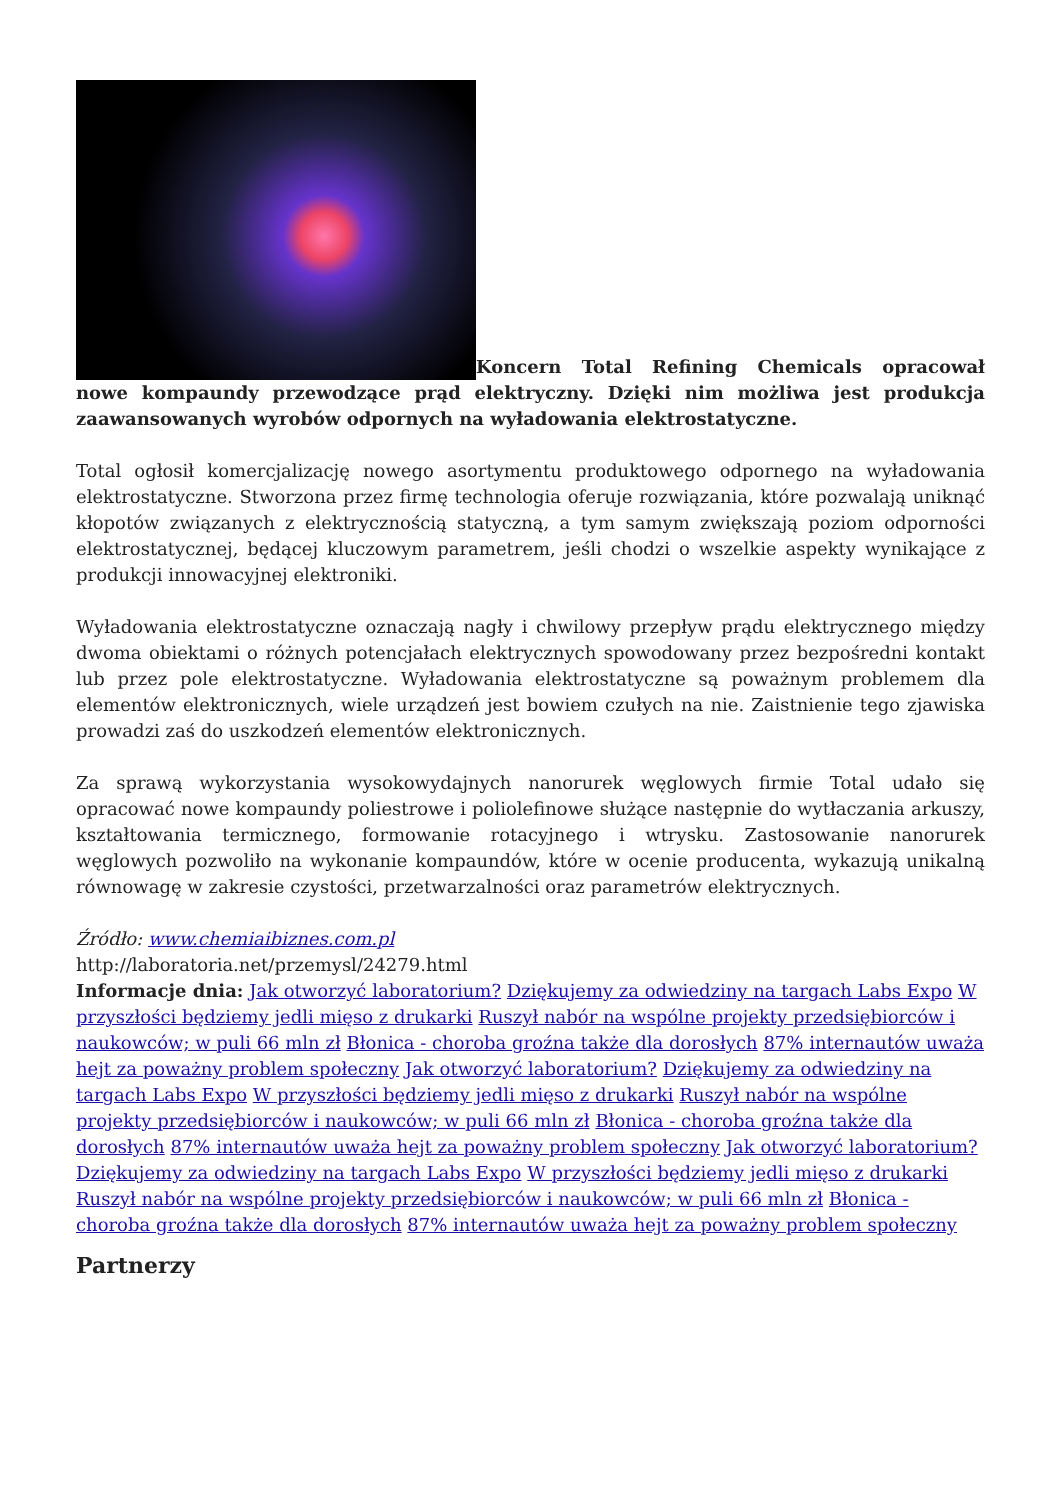Koncern Total Refining Chemicals opracował nowe kompaundy przewodzące prąd elektryczny. Dzięki nim możliwa jest produkcja zaawansowanych wyrobów odpornych na wyładowania elektrostatyczne.
Total ogłosił komercjalizację nowego asortymentu produktowego odpornego na wyładowania elektrostatyczne. Stworzona przez firmę technologia oferuje rozwiązania, które pozwalają uniknąć kłopotów związanych z elektrycznością statyczną, a tym samym zwiększają poziom odporności elektrostatycznej, będącej kluczowym parametrem, jeśli chodzi o wszelkie aspekty wynikające z produkcji innowacyjnej elektroniki.
Wyładowania elektrostatyczne oznaczają nagły i chwilowy przepływ prądu elektrycznego między dwoma obiektami o różnych potencjałach elektrycznych spowodowany przez bezpośredni kontakt lub przez pole elektrostatyczne. Wyładowania elektrostatyczne są poważnym problemem dla elementów elektronicznych, wiele urządzeń jest bowiem czułych na nie. Zaistnienie tego zjawiska prowadzi zaś do uszkodzeń elementów elektronicznych.
Za sprawą wykorzystania wysokowydajnych nanorurek węglowych firmie Total udało się opracować nowe kompaundy poliestrowe i poliolefinowe służące następnie do wytłaczania arkuszy, kształtowania termicznego, formowanie rotacyjnego i wtrysku. Zastosowanie nanorurek węglowych pozwoliło na wykonanie kompaundów, które w ocenie producenta, wykazują unikalną równowagę w zakresie czystości, przetwarzalności oraz parametrów elektrycznych.
Źródło: www.chemiaibiznes.com.pl
http://laboratoria.net/przemysl/24279.html
Informacje dnia: Jak otworzyć laboratorium? Dziękujemy za odwiedziny na targach Labs Expo W przyszłości będziemy jedli mięso z drukarki Ruszył nabór na wspólne projekty przedsiębiorców i naukowców; w puli 66 mln zł Błonica - choroba groźna także dla dorosłych 87% internautów uważa hejt za poważny problem społeczny Jak otworzyć laboratorium? Dziękujemy za odwiedziny na targach Labs Expo W przyszłości będziemy jedli mięso z drukarki Ruszył nabór na wspólne projekty przedsiębiorców i naukowców; w puli 66 mln zł Błonica - choroba groźna także dla dorosłych 87% internautów uważa hejt za poważny problem społeczny Jak otworzyć laboratorium? Dziękujemy za odwiedziny na targach Labs Expo W przyszłości będziemy jedli mięso z drukarki Ruszył nabór na wspólne projekty przedsiębiorców i naukowców; w puli 66 mln zł Błonica - choroba groźna także dla dorosłych 87% internautów uważa hejt za poważny problem społeczny
Partnerzy